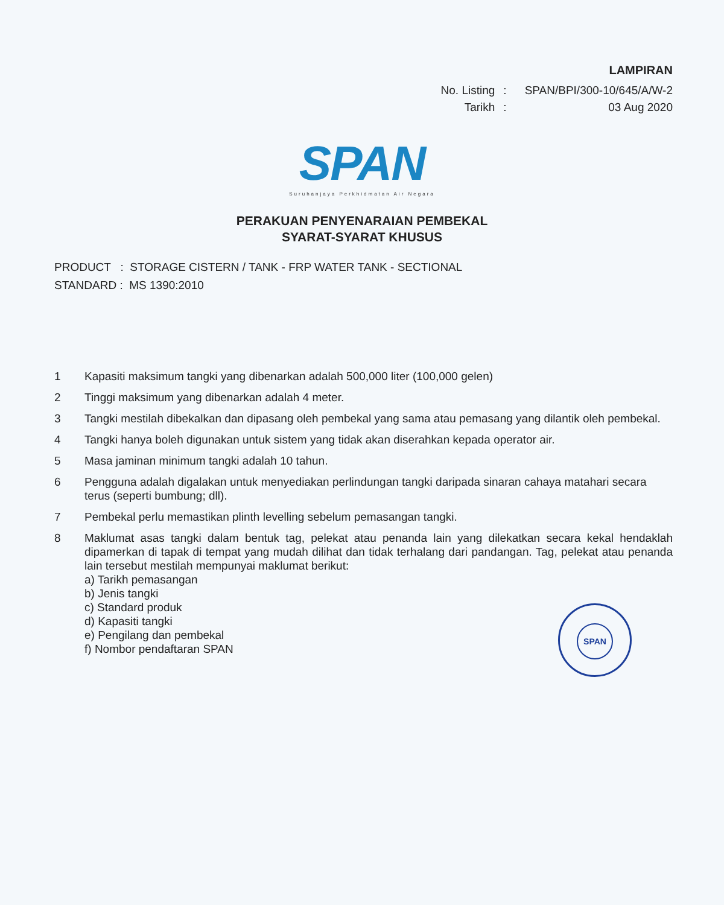LAMPIRAN
| No. Listing | : | SPAN/BPI/300-10/645/A/W-2 |
| Tarikh | : | 03 Aug 2020 |
SPAN
Suruhanjaya Perkhidmatan Air Negara
PERAKUAN PENYENARAIAN PEMBEKAL
SYARAT-SYARAT KHUSUS
PRODUCT : STORAGE CISTERN / TANK - FRP WATER TANK - SECTIONAL
STANDARD : MS 1390:2010
1 Kapasiti maksimum tangki yang dibenarkan adalah 500,000 liter (100,000 gelen)
2 Tinggi maksimum yang dibenarkan adalah 4 meter.
3 Tangki mestilah dibekalkan dan dipasang oleh pembekal yang sama atau pemasang yang dilantik oleh pembekal.
4 Tangki hanya boleh digunakan untuk sistem yang tidak akan diserahkan kepada operator air.
5 Masa jaminan minimum tangki adalah 10 tahun.
6 Pengguna adalah digalakan untuk menyediakan perlindungan tangki daripada sinaran cahaya matahari secara terus (seperti bumbung; dll).
7 Pembekal perlu memastikan plinth levelling sebelum pemasangan tangki.
8 Maklumat asas tangki dalam bentuk tag, pelekat atau penanda lain yang dilekatkan secara kekal hendaklah dipamerkan di tapak di tempat yang mudah dilihat dan tidak terhalang dari pandangan. Tag, pelekat atau penanda lain tersebut mestilah mempunyai maklumat berikut:
a) Tarikh pemasangan
b) Jenis tangki
c) Standard produk
d) Kapasiti tangki
e) Pengilang dan pembekal
f) Nombor pendaftaran SPAN
SPAN